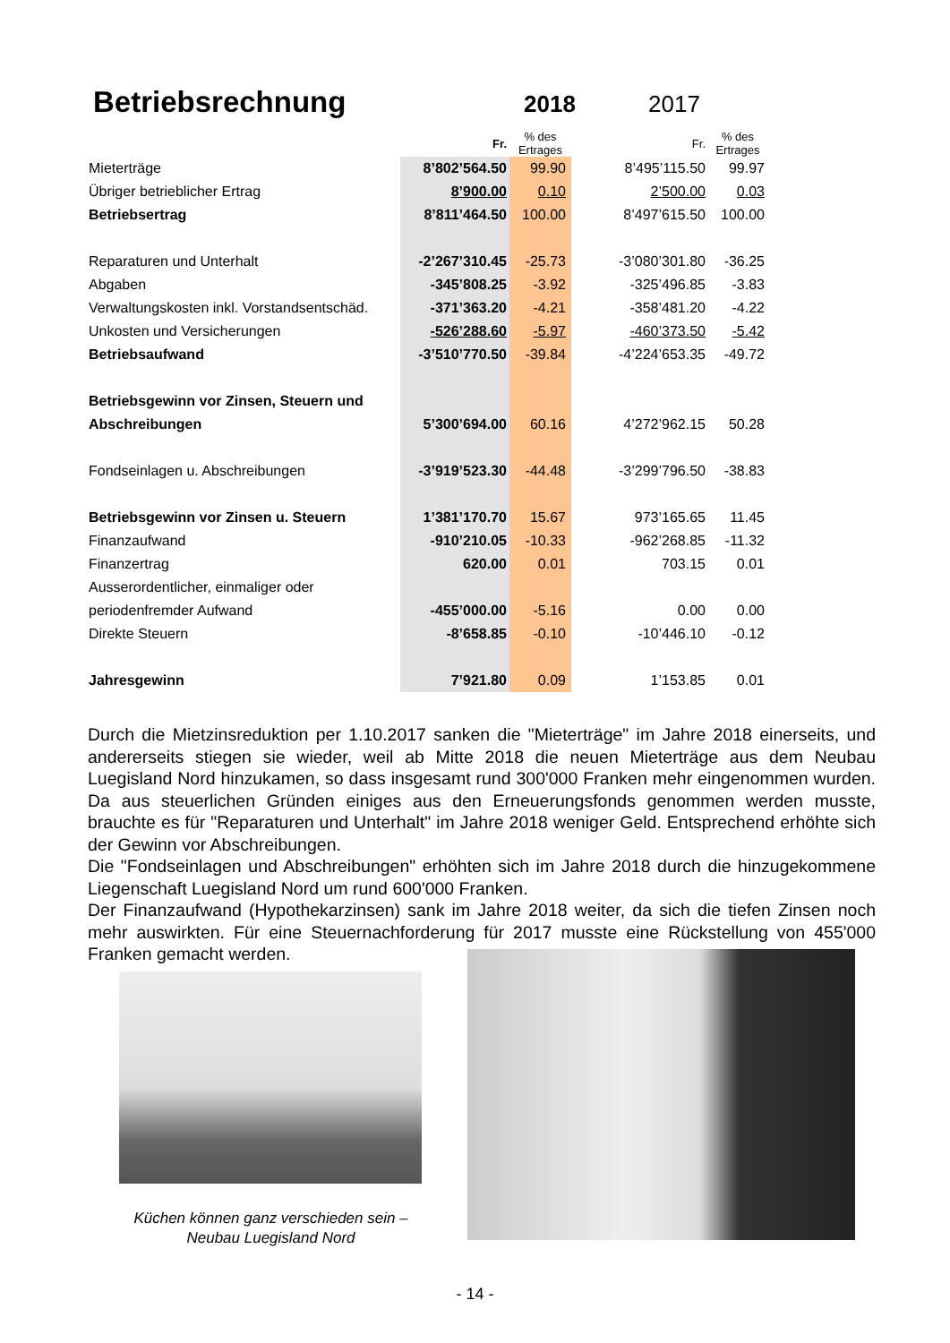Betriebsrechnung
2018 2017
| | Fr. | % des Ertrages | Fr. | % des Ertrages |
| --- | --- | --- | --- | --- |
| Mieterträge | 8’802’564.50 | 99.90 | 8’495’115.50 | 99.97 |
| Übriger betrieblicher Ertrag | 8’900.00 | 0.10 | 2’500.00 | 0.03 |
| Betriebsertrag | 8’811’464.50 | 100.00 | 8’497’615.50 | 100.00 |
| Reparaturen und Unterhalt | -2’267’310.45 | -25.73 | -3’080’301.80 | -36.25 |
| Abgaben | -345’808.25 | -3.92 | -325’496.85 | -3.83 |
| Verwaltungskosten inkl. Vorstandsentschäd. | -371’363.20 | -4.21 | -358’481.20 | -4.22 |
| Unkosten und Versicherungen | -526’288.60 | -5.97 | -460’373.50 | -5.42 |
| Betriebsaufwand | -3’510’770.50 | -39.84 | -4’224’653.35 | -49.72 |
| Betriebsgewinn vor Zinsen, Steuern und | | | | |
| Abschreibungen | 5’300’694.00 | 60.16 | 4’272’962.15 | 50.28 |
| Fondseinlagen u. Abschreibungen | -3’919’523.30 | -44.48 | -3’299’796.50 | -38.83 |
| Betriebsgewinn vor Zinsen u. Steuern | 1’381’170.70 | 15.67 | 973’165.65 | 11.45 |
| Finanzaufwand | -910’210.05 | -10.33 | -962’268.85 | -11.32 |
| Finanzertrag | 620.00 | 0.01 | 703.15 | 0.01 |
| Ausserordentlicher, einmaliger oder | | | | |
| periodenfremder Aufwand | -455’000.00 | -5.16 | 0.00 | 0.00 |
| Direkte Steuern | -8’658.85 | -0.10 | -10’446.10 | -0.12 |
| Jahresgewinn | 7’921.80 | 0.09 | 1’153.85 | 0.01 |
Durch die Mietzinsreduktion per 1.10.2017 sanken die "Mieterträge" im Jahre 2018 einerseits, und andererseits stiegen sie wieder, weil ab Mitte 2018 die neuen Mieterträge aus dem Neubau Luegisland Nord hinzukamen, so dass insgesamt rund 300'000 Franken mehr eingenommen wurden. Da aus steuerlichen Gründen einiges aus den Erneuerungsfonds genommen werden musste, brauchte es für "Reparaturen und Unterhalt" im Jahre 2018 weniger Geld. Entsprechend erhöhte sich der Gewinn vor Abschreibungen.
Die "Fondseinlagen und Abschreibungen" erhöhten sich im Jahre 2018 durch die hinzugekommene Liegenschaft Luegisland Nord um rund 600'000 Franken.
Der Finanzaufwand (Hypothekarzinsen) sank im Jahre 2018 weiter, da sich die tiefen Zinsen noch mehr auswirkten. Für eine Steuernachforderung für 2017 musste eine Rückstellung von 455'000 Franken gemacht werden.
Küchen können ganz verschieden sein –
Neubau Luegisland Nord
- 14 -